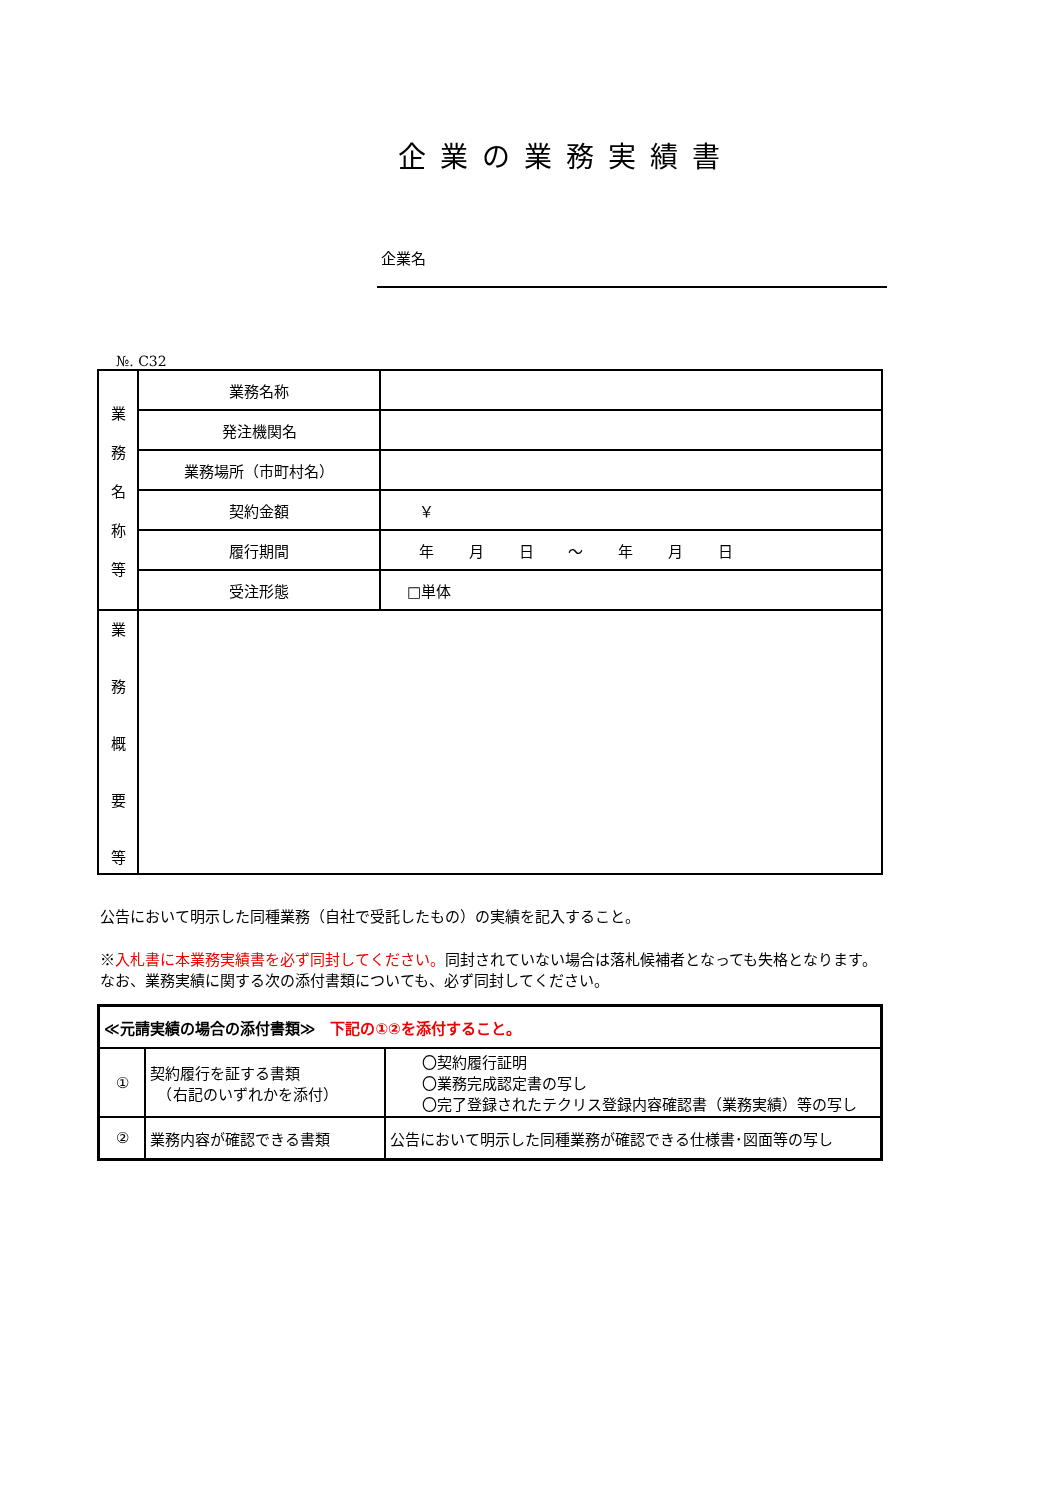企業の業務実績書
企業名
№. C32
| 業 務 名 称 等 | 業務名称 | |
| | 発注機関名 | |
| | 業務場所（市町村名） | |
| | 契約金額 | ￥ |
| | 履行期間 | 年 月 日 ～ 年 月 日 |
| | 受注形態 | □単体 |
| 業 務 概 要 等 | | |
公告において明示した同種業務（自社で受託したもの）の実績を記入すること。
※入札書に本業務実績書を必ず同封してください。同封されていない場合は落札候補者となっても失格となります。なお、業務実績に関する次の添付書類についても、必ず同封してください。
| ≪元請実績の場合の添付書類≫ 下記の①②を添付すること。 | | |
| ① | 契約履行を証する書類 （右記のいずれかを添付） | 〇契約履行証明 〇業務完成認定書の写し 〇完了登録されたテクリス登録内容確認書（業務実績）等の写し |
| ② | 業務内容が確認できる書類 | 公告において明示した同種業務が確認できる仕様書･図面等の写し |